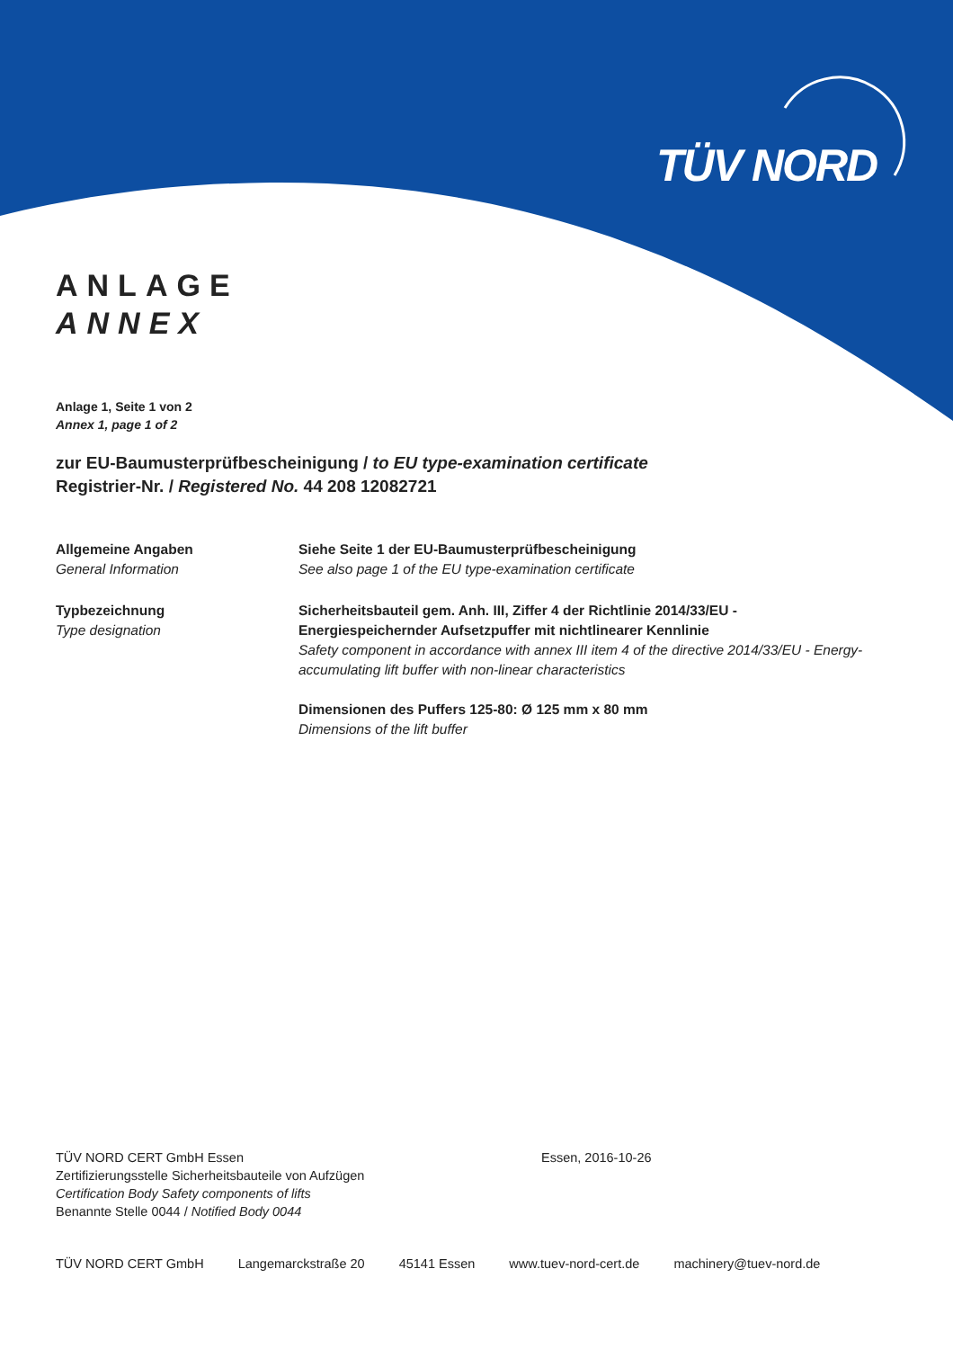TÜV NORD
ANLAGE
ANNEX
Anlage 1, Seite 1 von 2
Annex 1, page 1 of 2
zur EU-Baumusterprüfbescheinigung / to EU type-examination certificate
Registrier-Nr. / Registered No. 44 208 12082721
Allgemeine Angaben
General Information
Siehe Seite 1 der EU-Baumusterprüfbescheinigung
See also page 1 of the EU type-examination certificate
Typbezeichnung
Type designation
Sicherheitsbauteil gem. Anh. III, Ziffer 4 der Richtlinie 2014/33/EU - Energiespeichernder Aufsetzpuffer mit nichtlinearer Kennlinie
Safety component in accordance with annex III item 4 of the directive 2014/33/EU - Energy-accumulating lift buffer with non-linear characteristics
Dimensionen des Puffers 125-80: Ø 125 mm x 80 mm
Dimensions of the lift buffer
TÜV NORD CERT GmbH Essen
Zertifizierungsstelle Sicherheitsbauteile von Aufzügen
Certification Body Safety components of lifts
Benannte Stelle 0044 / Notified Body 0044
Essen, 2016-10-26
TÜV NORD CERT GmbH Langemarckstraße 20 45141 Essen www.tuev-nord-cert.de machinery@tuev-nord.de